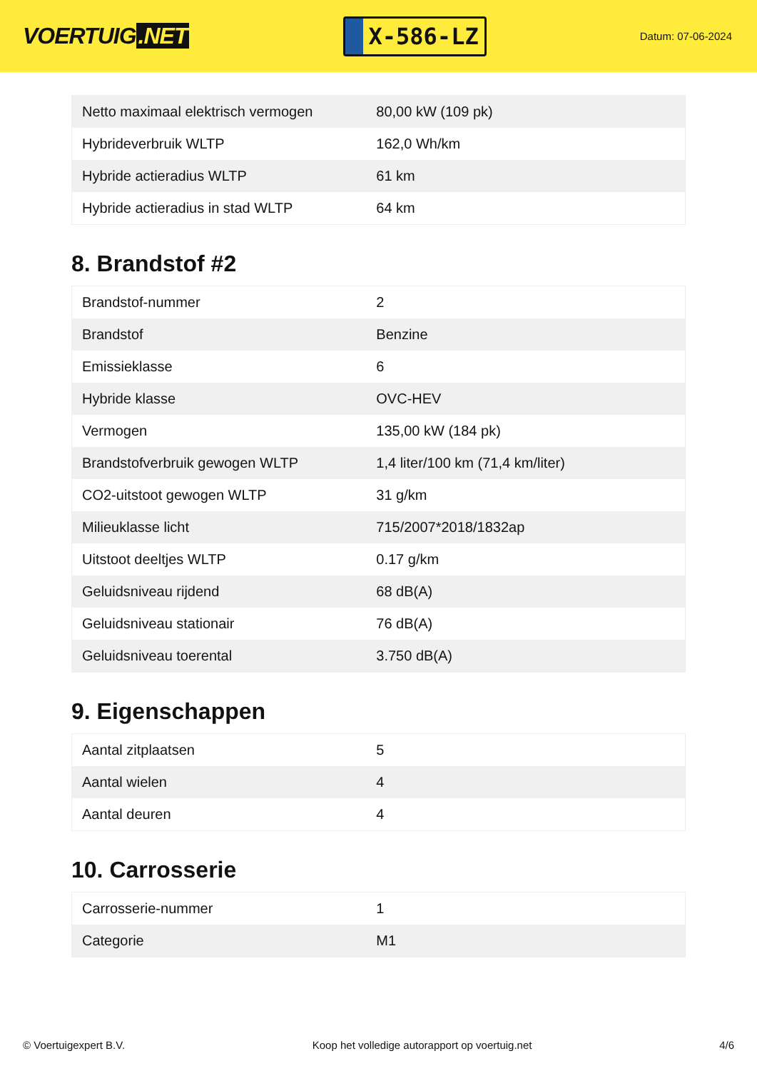VOERTUIG.NET
X-586-LZ
Datum: 07-06-2024
| Netto maximaal elektrisch vermogen | 80,00 kW (109 pk) |
| Hybrideverbruik WLTP | 162,0 Wh/km |
| Hybride actieradius WLTP | 61 km |
| Hybride actieradius in stad WLTP | 64 km |
8. Brandstof #2
| Brandstof-nummer | 2 |
| Brandstof | Benzine |
| Emissieklasse | 6 |
| Hybride klasse | OVC-HEV |
| Vermogen | 135,00 kW (184 pk) |
| Brandstofverbruik gewogen WLTP | 1,4 liter/100 km (71,4 km/liter) |
| CO2-uitstoot gewogen WLTP | 31 g/km |
| Milieuklasse licht | 715/2007*2018/1832ap |
| Uitstoot deeltjes WLTP | 0.17 g/km |
| Geluidsniveau rijdend | 68 dB(A) |
| Geluidsniveau stationair | 76 dB(A) |
| Geluidsniveau toerental | 3.750 dB(A) |
9. Eigenschappen
| Aantal zitplaatsen | 5 |
| Aantal wielen | 4 |
| Aantal deuren | 4 |
10. Carrosserie
| Carrosserie-nummer | 1 |
| Categorie | M1 |
© Voertuigexpert B.V. Koop het volledige autorapport op voertuig.net 4/6